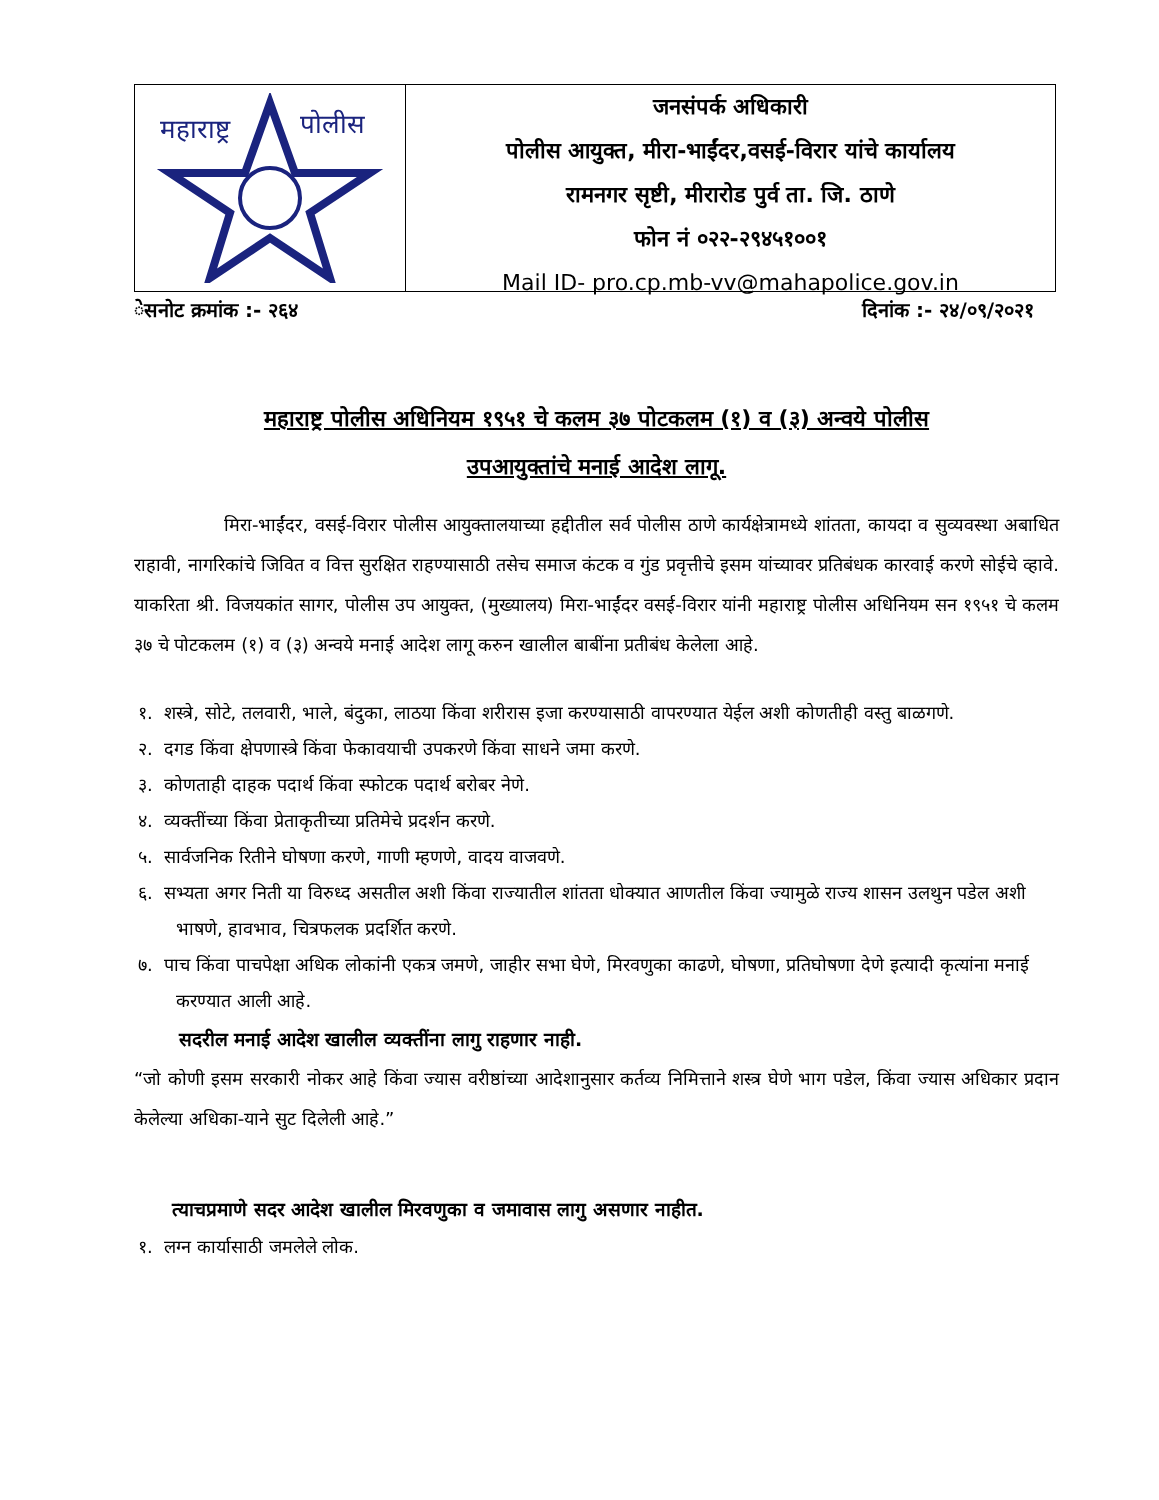महाराष्ट्र
पोलीस
जनसंपर्क अधिकारी
पोलीस आयुक्त, मीरा-भाईंदर,वसई-विरार यांचे कार्यालय
रामनगर सृष्टी, मीरारोड पुर्व ता. जि. ठाणे
फोन नं ०२२-२९४५१००१
Mail ID- pro.cp.mb-vv@mahapolice.gov.in
ेसनोट क्रमांक :- २६४ दिनांक :- २४/०९/२०२१
महाराष्ट्र पोलीस अधिनियम १९५१ चे कलम ३७ पोटकलम (१) व (३) अन्वये पोलीस
उपआयुक्तांचे मनाई आदेश लागू.
     मिरा-भाईंदर, वसई-विरार पोलीस आयुक्तालयाच्या हद्दीतील सर्व पोलीस ठाणे कार्यक्षेत्रामध्ये शांतता, कायदा व सुव्यवस्था अबाधित राहावी, नागरिकांचे जिवित व वित्त सुरक्षित राहण्यासाठी तसेच समाज कंटक व गुंड प्रवृत्तीचे इसम यांच्यावर प्रतिबंधक कारवाई करणे सोईचे व्हावे. याकरिता श्री. विजयकांत सागर, पोलीस उप आयुक्त, (मुख्यालय) मिरा-भाईंदर वसई-विरार यांनी महाराष्ट्र पोलीस अधिनियम सन १९५१ चे कलम ३७ चे पोटकलम (१) व (३) अन्वये मनाई आदेश लागू करुन खालील बाबींना प्रतीबंध केलेला आहे.
१. शस्त्रे, सोटे, तलवारी, भाले, बंदुका, लाठया किंवा शरीरास इजा करण्यासाठी वापरण्यात येईल अशी कोणतीही वस्तु बाळगणे.
२. दगड किंवा क्षेपणास्त्रे किंवा फेकावयाची उपकरणे किंवा साधने जमा करणे.
३. कोणताही दाहक पदार्थ किंवा स्फोटक पदार्थ बरोबर नेणे.
४. व्यक्तींच्या किंवा प्रेताकृतीच्या प्रतिमेचे प्रदर्शन करणे.
५. सार्वजनिक रितीने घोषणा करणे, गाणी म्हणणे, वादय वाजवणे.
६. सभ्यता अगर निती या विरुध्द असतील अशी किंवा राज्यातील शांतता धोक्यात आणतील किंवा ज्यामुळे राज्य शासन उलथुन पडेल अशी भाषणे, हावभाव, चित्रफलक प्रदर्शित करणे.
७. पाच किंवा पाचपेक्षा अधिक लोकांनी एकत्र जमणे, जाहीर सभा घेणे, मिरवणुका काढणे, घोषणा, प्रतिघोषणा देणे इत्यादी कृत्यांना मनाई करण्यात आली आहे.
   सदरील मनाई आदेश खालील व्यक्तींना लागु राहणार नाही.
“जो कोणी इसम सरकारी नोकर आहे किंवा ज्यास वरीष्ठांच्या आदेशानुसार कर्तव्य निमित्ताने शस्त्र घेणे भाग पडेल, किंवा ज्यास अधिकार प्रदान केलेल्या अधिका-याने सुट दिलेली आहे.”
  त्याचप्रमाणे सदर आदेश खालील मिरवणुका व जमावास लागु असणार नाहीत.
१. लग्न कार्यासाठी जमलेले लोक.